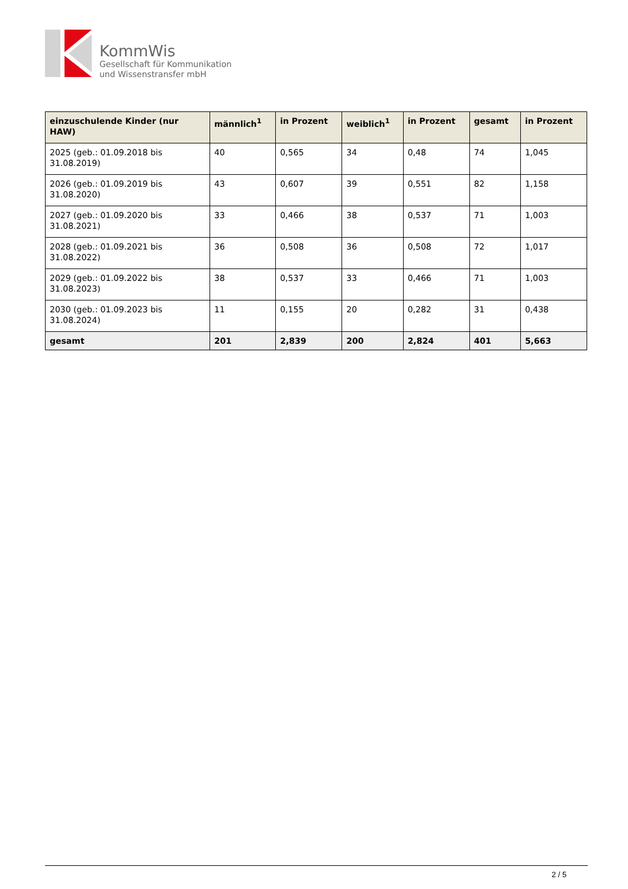KommWis
Gesellschaft für Kommunikation
und Wissenstransfer mbH
| einzuschulende Kinder (nur HAW) | männlich<sup>1</sup> | in Prozent | weiblich<sup>1</sup> | in Prozent | gesamt | in Prozent |
| --- | --- | --- | --- | --- | --- | --- |
| 2025 (geb.: 01.09.2018 bis 31.08.2019) | 40 | 0,565 | 34 | 0,48 | 74 | 1,045 |
| 2026 (geb.: 01.09.2019 bis 31.08.2020) | 43 | 0,607 | 39 | 0,551 | 82 | 1,158 |
| 2027 (geb.: 01.09.2020 bis 31.08.2021) | 33 | 0,466 | 38 | 0,537 | 71 | 1,003 |
| 2028 (geb.: 01.09.2021 bis 31.08.2022) | 36 | 0,508 | 36 | 0,508 | 72 | 1,017 |
| 2029 (geb.: 01.09.2022 bis 31.08.2023) | 38 | 0,537 | 33 | 0,466 | 71 | 1,003 |
| 2030 (geb.: 01.09.2023 bis 31.08.2024) | 11 | 0,155 | 20 | 0,282 | 31 | 0,438 |
| gesamt | 201 | 2,839 | 200 | 2,824 | 401 | 5,663 |
2 / 5